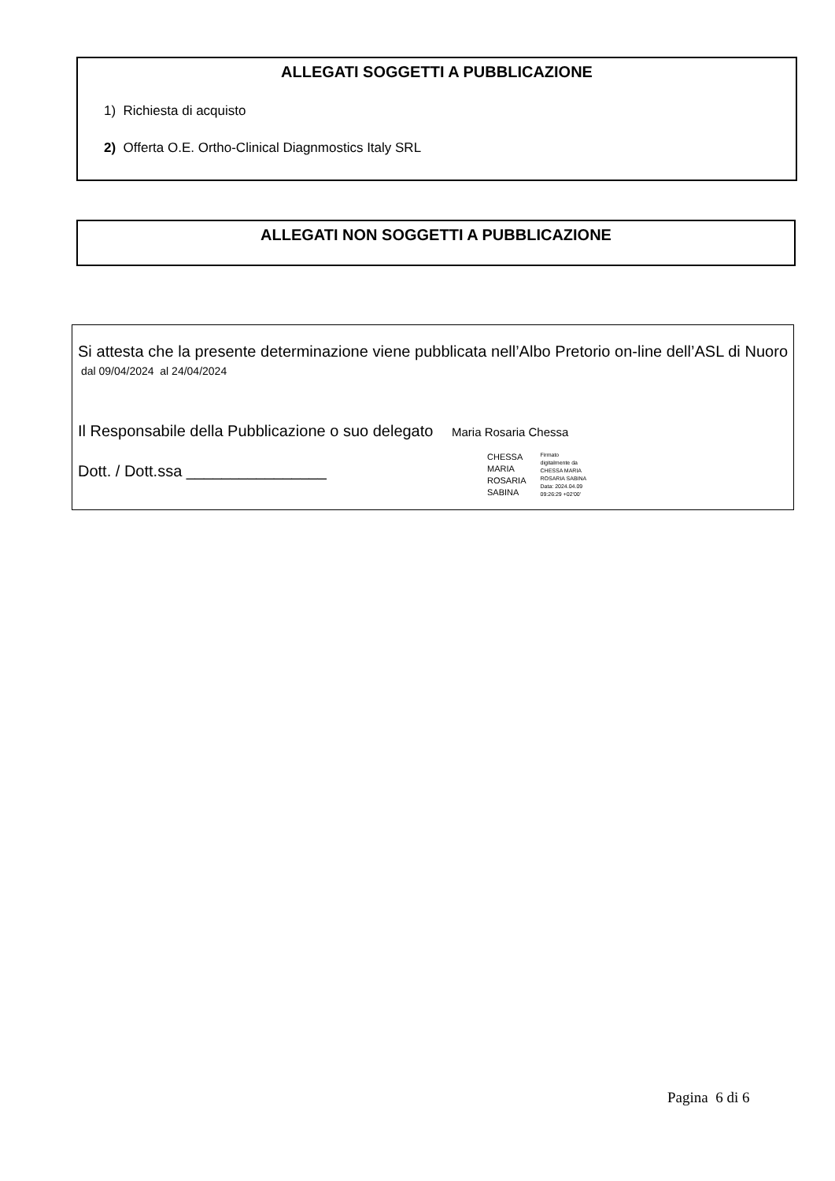ALLEGATI SOGGETTI A PUBBLICAZIONE
1) Richiesta di acquisto
2) Offerta O.E. Ortho-Clinical Diagnmostics Italy SRL
ALLEGATI NON SOGGETTI A PUBBLICAZIONE
Si attesta che la presente determinazione viene pubblicata nell’Albo Pretorio on-line dell’ASL di Nuoro dal 09/04/2024 al 24/04/2024
Il Responsabile della Pubblicazione o suo delegato Maria Rosaria Chessa
Dott. / Dott.ssa ________________
CHESSA
MARIA
ROSARIA
SABINA
Firmato
digitalmente da
CHESSA MARIA
ROSARIA SABINA
Data: 2024.04.09
09:26:29 +02'00'
Pagina 6 di 6